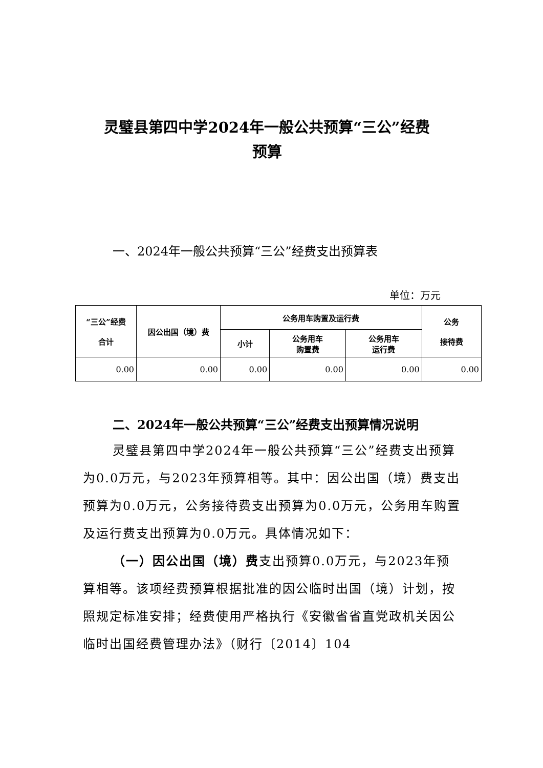灵璧县第四中学2024年一般公共预算“三公”经费
预算
一、2024年一般公共预算“三公”经费支出预算表
单位：万元
| “三公”经费 合计 | 因公出国（境）费 | 公务用车购置及运行费 | | | 公务 接待费 |
| --- | --- | --- | --- | --- | --- |
| | | 小计 | 公务用车 购置费 | 公务用车 运行费 | |
| 0.00 | 0.00 | 0.00 | 0.00 | 0.00 | 0.00 |
二、2024年一般公共预算“三公”经费支出预算情况说明
灵璧县第四中学2024年一般公共预算“三公”经费支出预算为0.0万元，与2023年预算相等。其中：因公出国（境）费支出预算为0.0万元，公务接待费支出预算为0.0万元，公务用车购置及运行费支出预算为0.0万元。具体情况如下：
（一）因公出国（境）费支出预算0.0万元，与2023年预算相等。该项经费预算根据批准的因公临时出国（境）计划，按照规定标准安排；经费使用严格执行《安徽省省直党政机关因公临时出国经费管理办法》（财行〔2014〕104